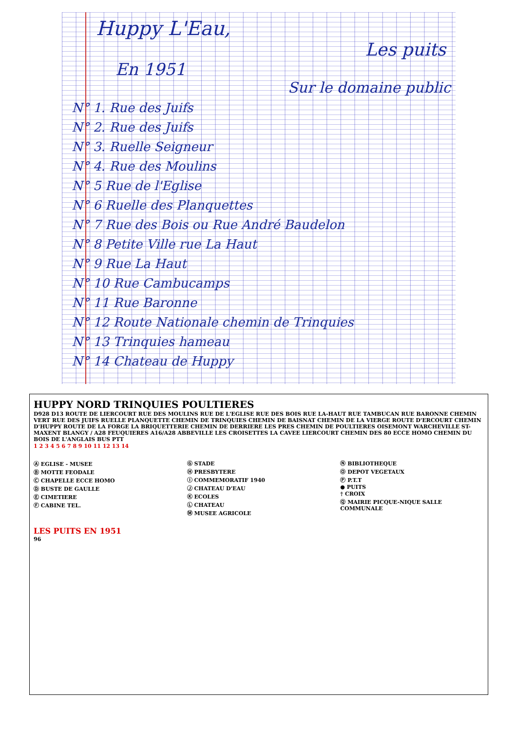Huppy L'Eau,
Les puits
En 1951
Sur le domaine public
N° 1. Rue des Juifs
N° 2. Rue des Juifs
N° 3. Ruelle Seigneur
N° 4. Rue des Moulins
N° 5 Rue de l'Eglise
N° 6 Ruelle des Planquettes
N° 7 Rue des Bois ou Rue André Baudelon
N° 8 Petite Ville rue La Haut
N° 9 Rue La Haut
N° 10 Rue Cambucamps
N° 11 Rue Baronne
N° 12 Route Nationale chemin de Trinquies
N° 13 Trinquies hameau
N° 14 Chateau de Huppy
HUPPY NORD TRINQUIES POULTIERES
D928 D13 ROUTE DE LIERCOURT RUE DES MOULINS RUE DE L'EGLISE RUE DES BOIS RUE LA-HAUT RUE TAMBUCAN RUE BARONNE CHEMIN VERT RUE DES JUIFS RUELLE PLANQUETTE CHEMIN DE TRINQUIES CHEMIN DE BAISNAT CHEMIN DE LA VIERGE ROUTE D'ERCOURT CHEMIN D'HUPPY ROUTE DE LA FORGE LA BRIQUETTERIE CHEMIN DE DERRIERE LES PRES CHEMIN DE POULTIERES OISEMONT WARCHEVILLE ST-MAXENT BLANGY / A28 FEUQUIERES A16/A28 ABBEVILLE LES CROISETTES LA CAVEE LIERCOURT CHEMIN DES 80 ECCE HOMO CHEMIN DU BOIS DE L'ANGLAIS BUS PTT
1 2 3 4 5 6 7 8 9 10 11 12 13 14
Ⓐ EGLISE - MUSEE
Ⓑ MOTTE FEODALE
Ⓒ CHAPELLE ECCE HOMO
Ⓓ BUSTE DE GAULLE
Ⓔ CIMETIERE
Ⓕ CABINE TEL.
Ⓖ STADE
Ⓗ PRESBYTERE
Ⓘ COMMEMORATIF 1940
Ⓙ CHATEAU D'EAU
Ⓚ ECOLES
Ⓛ CHATEAU
Ⓜ MUSEE AGRICOLE
Ⓝ BIBLIOTHEQUE
Ⓞ DEPOT VEGETAUX
Ⓟ P.T.T
● PUITS
† CROIX
Ⓠ MAIRIE PICQUE-NIQUE SALLE COMMUNALE
LES PUITS EN 1951
96